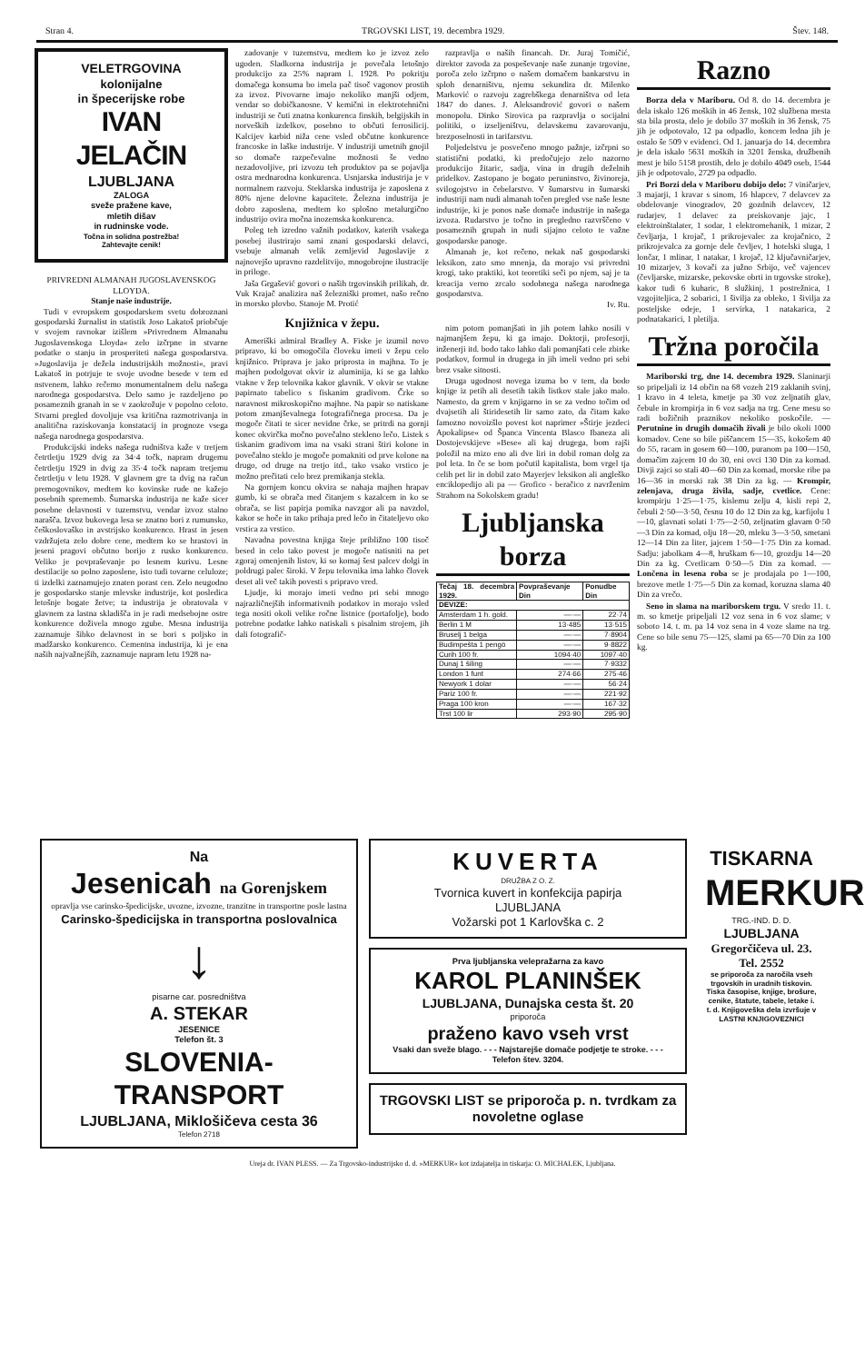Stran 4. TRGOVSKI LIST, 19. decembra 1929. Štev. 148.
VELETRGOVINA
kolonijalne
in špecerijske robe
IVAN JELAČIN
LJUBLJANA
ZALOGA
sveže pražene kave,
mletih dišav
in rudninske vode.
Točna in solidna postrežba!
Zahtevajte cenik!
PRIVREDNI ALMANAH JUGOSLAVENSKOG LLOYDA.
Stanje naše industrije.
Tudi v evropskem gospodarskem svetu dobroznani gospodarski žurnalist in statistik Joso Lakatoš priobčuje v svojem ravnokar izišlem »Privrednem Almanahu Jugoslavenskoga Lloyda« zelo izčrpne in stvarne podatke o stanju in prosperiteti našega gospodarstva. »Jugoslavija je dežela industrijskih možnosti«, pravi Lakatoš in potrjuje te svoje uvodne besede v tem ed nstvenem, lahko rečemo monumentalnem delu našega narodnega gospodarstva. Delo samo je razdeljeno po posameznih granah in se v zaokrožuje v popolno celoto. Stvarni pregled dovoljuje vsa kritična razmotrivanja in analitična raziskovanja konstatacij in prognoze vsega našega narodnega gospodarstva.
Produkcijski indeks našega rudništva kaže v tretjem četrtletju 1929 dvig za 34·4 točk, napram drugemu četrtletju 1929 in dvig za 35·4 točk napram tretjemu četrtletju v letu 1928. V glavnem gre ta dvig na račun premogovnikov, medtem ko kovinske rude ne kažejo posebnih sprememb. Šumarska industrija ne kaže sicer posebne delavnosti v tuzemstvu, vendar izvoz stalno narašča. Izvoz bukovega lesa se znatno bori z rumunsko, češkoslovaško in avstrijsko konkurenco. Hrast in jesen vzdržujeta zelo dobre cene, medtem ko se hrastovi in jeseni pragovi občutno borijo z rusko konkurenco. Veliko je povpraševanje po lesnem kurivu. Lesne destilacije so polno zaposlene, isto tudi tovarne celuloze; ti izdelki zaznamujejo znaten porast cen. Zelo neugodno je gospodarsko stanje mlevske industrije, kot posledica letošnje bogate žetve; ta industrija je obratovala v glavnem za lastna skladišča in je radi medsebojne ostre konkurence doživela mnogo zgube. Mesna industrija zaznamuje šibko delavnost in se bori s poljsko in madžarsko konkurenco. Cementna industrija, ki je ena naših najvažnejših, zaznamuje napram letu 1928 na-
zadovanje v tuzemstvu, medtem ko je izvoz zelo ugoden. Sladkorna industrija je povečala letošnjo produkcijo za 25% napram l. 1928. Po pokritju domačega konsuma bo imela pač tisoč vagonov prostih za izvoz. Pivovarne imajo nekoliko manjši odjem, vendar so dobičkanosne. V kemični in elektrotehnični industriji se čuti znatna konkurenca finskih, belgijskih in norveških izdelkov, posebno to občuti ferrosilicij. Kalcijev karbid niža cene vsled občutne konkurence francoske in laške industrije. V industriji umetnih gnojil so domače razpečevalne možnosti še vedno nezadovoljive, pri izvozu teh produktov pa se pojavlja ostra mednarodna konkurenca. Usnjarska industrija je v normalnem razvoju. Steklarska industrija je zaposlena z 80% njene delovne kapacitete. Železna industrija je dobro zaposlena, medtem ko splošno metalurgično industrijo ovira močna inozemska konkurenca.
Poleg teh izredno važnih podatkov, katerih vsakega posebej ilustrirajo sami znani gospodarski delavci, vsebuje almanah velik zemljevid Jugoslavije z najnovejšo upravno razdelitvijo, mnogobrojne ilustracije in priloge.
Jaša Grgašević govori o naših trgovinskih prilikah, dr. Vuk Krajač analizira naš železniški promet, našo rečno in morsko plovbo. Stanoje M. Protić
Knjižnica v žepu.
Ameriški admiral Bradley A. Fiske je izumil novo pripravo, ki bo omogočila človeku imeti v žepu celo knjižnico. Priprava je jako priprosta in majhna. To je majhen podolgovat okvir iz aluminija, ki se ga lahko vtakne v žep telovnika kakor glavnik. V okvir se vtakne papirnato tabelico s fiskanim gradivom. Črke so naravnost mikroskopično majhne. Na papir so natiskane potom zmanjševalnega fotografičnega procesa. Da je mogoče čitati te sicer nevidne črke, se pritrdi na gornji konec okvirčka močno povečalno stekleno lečo. Listek s tiskanim gradivom ima na vsaki strani štiri kolone in povečalno steklo je mogoče pomakniti od prve kolone na drugo, od druge na tretjo itd., tako vsako vrstico je možno prečitati celo brez premikanja stekla.
Na gornjem koncu okvira se nahaja majhen hrapav gumb, ki se obrača med čitanjem s kazalcem in ko se obrača, se list papirja pomika navzgor ali pa navzdol, kakor se hoče in tako prihaja pred lečo in čitateljevo oko vrstica za vrstico.
Navadna povestna knjiga šteje približno 100 tisoč besed in celo tako povest je mogoče natisniti na pet zgoraj omenjenih listov, ki so komaj šest palcev dolgi in poldrugi palec široki. V žepu telovnika ima lahko človek deset ali več takih povesti s pripravo vred.
Ljudje, ki morajo imeti vedno pri sebi mnogo najrazličnejših informativnih podatkov in morajo vsled tega nositi okoli velike ročne listnice (portafolje), bodo potrebne podatke lahko natiskali s pisalnim strojem, jih dali fotografič-
razpravlja o naših financah. Dr. Juraj Tomičić, direktor zavoda za pospeševanje naše zunanje trgovine, poroča zelo izčrpno o našem domačem bankarstvu in sploh denarništvu, njemu sekundira dr. Milenko Marković o razvoju zagrebškega denarništva od leta 1847 do danes. J. Aleksandrović govori o našem monopolu. Dinko Sirovica pa razpravlja o socijalni politiki, o izseljeništvu, delavskemu zavarovanju, brezposelnosti in tarifarstvu.
Poljedelstvu je posvečeno mnogo pažnje, izčrpni so statistični podatki, ki predočujejo zelo nazorno produkcijo žitaric, sadja, vina in drugih deželnih pridelkov. Zastopano je bogato peruninstvo, živinoreja, svilogojstvo in čebelarstvo. V šumarstvu in šumarski industriji nam nudi almanah točen pregled vse naše lesne industrije, ki je ponos naše domače industrije in našega izvoza. Rudarstvo je točno in pregledno razvrščeno v posameznih grupah in nudi sijajno celoto te važne gospodarske panoge.
Almanah je, kot rečeno, nekak naš gospodarski leksikon, zato smo mnenja, da morajo vsi privredni krogi, tako praktiki, kot teoretiki seči po njem, saj je ta kreacija verno zrcalo sodobnega našega narodnega gospodarstva.
Iv. Ru.
nim potom pomanjšati in jih potem lahko nosili v najmanjšem žepu, ki ga imajo. Doktorji, profesorji, inženerji itd. bodo tako lahko dali pomanjšati cele zbirke podatkov, formul in drugega in jih imeli vedno pri sebi brez vsake sitnosti.
Druga ugodnost novega izuma bo v tem, da bodo knjige iz petih ali desetih takih listkov stale jako malo. Namesto, da grem v knjigarno in se za vedno točim od dvajsetih ali štiridesetih lir samo zato, da čitam kako famozno novoizšlo povest kot naprimer »Štirje jezdeci Apokalipse« od Španca Vincenta Blasco Ibaneza ali Dostojevskijeve »Bese« ali kaj drugega, bom rajši položil na mizo eno ali dve liri in dobil roman dolg za pol leta. In če se bom počutil kapitalista, bom vrgel tja celih pet lir in dobil zato Mayerjev leksikon ali angleško enciklopedijo ali pa — Grofico - beračico z navrženim Strahom na Sokolskem gradu!
Ljubljanska borza
| Tečaj 18. decembra 1929. | Povpraševanje Din | Ponudbe Din |
| --- | --- | --- |
| DEVIZE: | | |
| Amsterdam 1 h. gold. | —·— | 22·74 |
| Berlin 1 M | 13·485 | 13·515 |
| Bruselj 1 belga | —·— | 7·8904 |
| Budimpešta 1 pengö | —·— | 9·8822 |
| Curih 100 fr. | 1094·40 | 1097·40 |
| Dunaj 1 šiling | —·— | 7·9332 |
| London 1 funt | 274·66 | 275·46 |
| Newyork 1 dolar | —·— | 56·24 |
| Pariz 100 fr. | —·— | 221·92 |
| Praga 100 kron | —·— | 167·32 |
| Trst 100 lir | 293·90 | 295·90 |
Razno
Borza dela v Mariboru. Od 8. do 14. decembra je dela iskalo 126 moških in 46 žensk, 102 službena mesta sta bila prosta, delo je dobilo 37 moških in 36 žensk, 75 jih je odpotovalo, 12 pa odpadlo, koncem ledna jih je ostalo še 509 v evidenci. Od 1. januarja do 14. decembra je dela iskalo 5631 moških in 3201 ženska, družbenih mest je bilo 5158 prostih, delo je dobilo 4049 oseb, 1544 jih je odpotovalo, 2729 pa odpadlo.
Pri Borzi dela v Mariboru dobijo delo: 7 viničarjev, 3 majarji, 1 kravar s sinom, 16 hlapcev, 7 delavcev za obdelovanje vinogradov, 20 gozdnih delavcev, 12 rudarjev, 1 delavec za preiskovanje jajc, 1 elektroinštalater, 1 sodar, 1 elektromehanik, 1 mizar, 2 čevljarja, 1 krojač, 1 prikrojevalec za krojačnico, 2 prikrojevalca za gornje dele čevljev, 1 hotelski sluga, 1 lončar, 1 mlinar, 1 natakar, 1 krojač, 12 ključavničarjev, 10 mizarjev, 3 kovači za južno Srbijo, več vajencev (čevljarske, mizarske, pekovske obrti in trgovske stroke), kakor tudi 6 kuharic, 8 služkinj, 1 postrežnica, 1 vzgojiteljica, 2 sobarici, 1 šivilja za obleko, 1 šivilja za posteljske odeje, 1 servirka, 1 natakarica, 2 podnatakarici, 1 pletilja.
Tržna poročila
Mariborski trg, dne 14. decembra 1929. Slaninarji so pripeljali iz 14 občin na 68 vozeh 219 zaklanih svinj, 1 kravo in 4 teleta, kmetje pa 30 voz zeljnatih glav, čebule in krompirja in 6 voz sadja na trg. Cene mesu so radi božičnih praznikov nekoliko poskočile. — Perutnine in drugih domačih živali je bilo okoli 1000 komadov. Cene so bile piščancem 15—35, kokošem 40 do 55, racam in gosem 60—100, puranom pa 100—150, domačim zajcem 10 do 30, eni ovci 130 Din za komad. Divji zajci so stali 40—60 Din za komad, morske ribe pa 16—36 in morski rak 38 Din za kg. — Krompir, zelenjava, druga živila, sadje, cvetlice. Cene: krompirju 1·25—1·75, kislemu zelju 4, kisli repi 2, čebuli 2·50—3·50, česnu 10 do 12 Din za kg, karfijolu 1—10, glavnati solati 1·75—2·50, zeljnatim glavam 0·50—3 Din za komad, olju 18—20, mleku 3—3·50, smetani 12—14 Din za liter, jajcem 1·50—1·75 Din za komad. Sadju: jabolkam 4—8, hruškam 6—10, grozdju 14—20 Din za kg. Cvetlicam 0·50—5 Din za komad. — Lončena in lesena roba se je prodajala po 1—100, brezove metle 1·75—5 Din za komad, koruzna slama 40 Din za vrečo.
Seno in slama na mariborskem trgu. V sredo 11. t. m. so kmetje pripeljali 12 voz sena in 6 voz slame; v soboto 14. t. m. pa 14 voz sena in 4 voze slame na trg. Cene so bile senu 75—125, slami pa 65—70 Din za 100 kg.
Na
Jesenicah na Gorenjskem
opravlja vse carinsko-špedicijske, uvozne, izvozne, tranzitne in transportne posle lastna
Carinsko-špedicijska in transportna poslovalnica
↓
pisarne car. posredništva
A. STEKAR
JESENICE
Telefon št. 3
SLOVENIA-TRANSPORT
LJUBLJANA, Miklošičeva cesta 36
Telefon 2718
KUVERTA
DRUŽBA Z O. Z.
Tvornica kuvert in konfekcija papirja
LJUBLJANA
Vožarski pot 1 Karlovška c. 2
Prva ljubljanska velepražarna za kavo
KAROL PLANINŠEK
LJUBLJANA, Dunajska cesta št. 20
priporoča
praženo kavo vseh vrst
Vsaki dan sveže blago. - - - Najstarejše domače podjetje te stroke. - - - Telefon štev. 3204.
TRGOVSKI LIST se priporoča p. n. tvrdkam za novoletne oglase
TISKARNA
MERKUR
TRG.-IND. D. D.
LJUBLJANA
Gregorčičeva ul. 23. Tel. 2552
se priporoča za naročila vseh trgovskih in uradnih tiskovin. Tiska časopise, knjige, brošure, cenike, štatute, tabele, letake i. t. d. Knjigoveška dela izvršuje v LASTNI KNJIGOVEZNICI
Ureja dr. IVAN PLESS. — Za Trgovsko-industrijsko d. d. »MERKUR« kot izdajatelja in tiskarja: O. MICHALEK, Ljubljana.